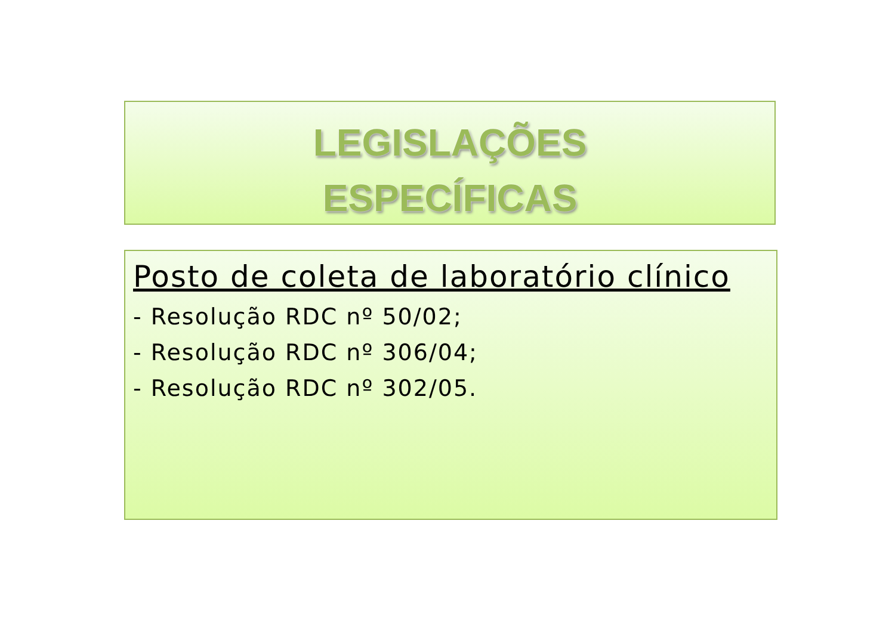LEGISLAÇÕES
ESPECÍFICAS
Posto de coleta de laboratório clínico
- Resolução RDC nº 50/02;
- Resolução RDC nº 306/04;
- Resolução RDC nº 302/05.